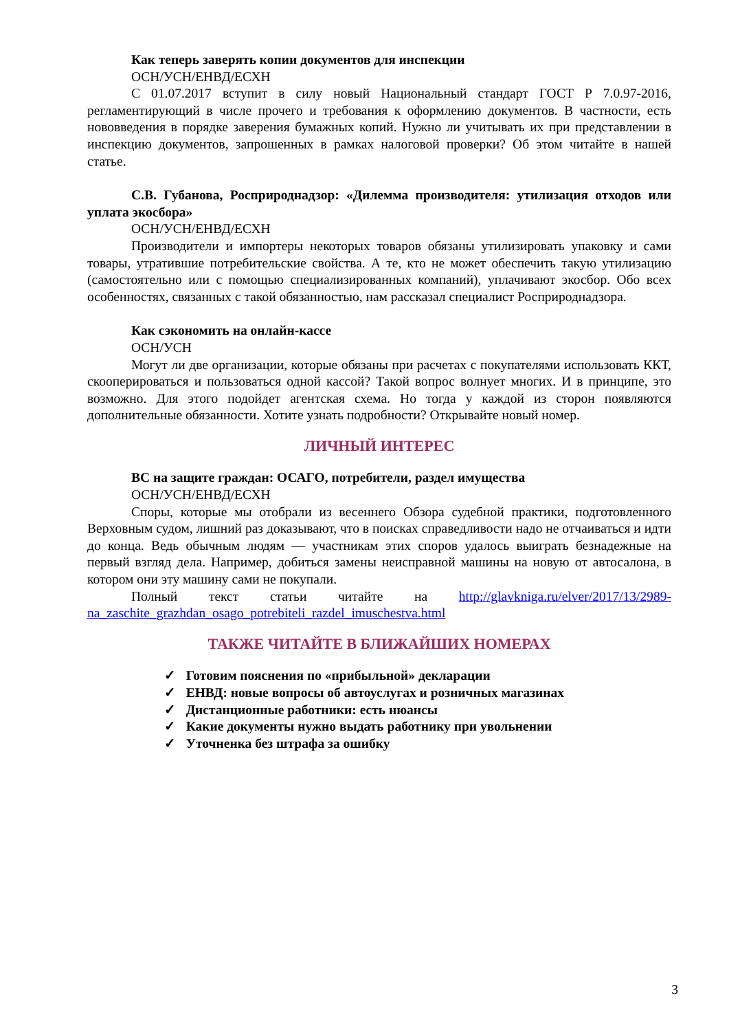Как теперь заверять копии документов для инспекции
ОСН/УСН/ЕНВД/ЕСХН
С 01.07.2017 вступит в силу новый Национальный стандарт ГОСТ Р 7.0.97-2016, регламентирующий в числе прочего и требования к оформлению документов. В частности, есть нововведения в порядке заверения бумажных копий. Нужно ли учитывать их при представлении в инспекцию документов, запрошенных в рамках налоговой проверки? Об этом читайте в нашей статье.
С.В. Губанова, Росприроднадзор: «Дилемма производителя: утилизация отходов или уплата экосбора»
ОСН/УСН/ЕНВД/ЕСХН
Производители и импортеры некоторых товаров обязаны утилизировать упаковку и сами товары, утратившие потребительские свойства. А те, кто не может обеспечить такую утилизацию (самостоятельно или с помощью специализированных компаний), уплачивают экосбор. Обо всех особенностях, связанных с такой обязанностью, нам рассказал специалист Росприроднадзора.
Как сэкономить на онлайн-кассе
ОСН/УСН
Могут ли две организации, которые обязаны при расчетах с покупателями использовать ККТ, скооперироваться и пользоваться одной кассой? Такой вопрос волнует многих. И в принципе, это возможно. Для этого подойдет агентская схема. Но тогда у каждой из сторон появляются дополнительные обязанности. Хотите узнать подробности? Открывайте новый номер.
ЛИЧНЫЙ ИНТЕРЕС
ВС на защите граждан: ОСАГО, потребители, раздел имущества
ОСН/УСН/ЕНВД/ЕСХН
Споры, которые мы отобрали из весеннего Обзора судебной практики, подготовленного Верховным судом, лишний раз доказывают, что в поисках справедливости надо не отчаиваться и идти до конца. Ведь обычным людям — участникам этих споров удалось выиграть безнадежные на первый взгляд дела. Например, добиться замены неисправной машины на новую от автосалона, в котором они эту машину сами не покупали.
Полный текст статьи читайте на http://glavkniga.ru/elver/2017/13/2989-na_zaschite_grazhdan_osago_potrebiteli_razdel_imuschestva.html
ТАКЖЕ ЧИТАЙТЕ В БЛИЖАЙШИХ НОМЕРАХ
✓ Готовим пояснения по «прибыльной» декларации
✓ ЕНВД: новые вопросы об автоуслугах и розничных магазинах
✓ Дистанционные работники: есть нюансы
✓ Какие документы нужно выдать работнику при увольнении
✓ Уточненка без штрафа за ошибку
3